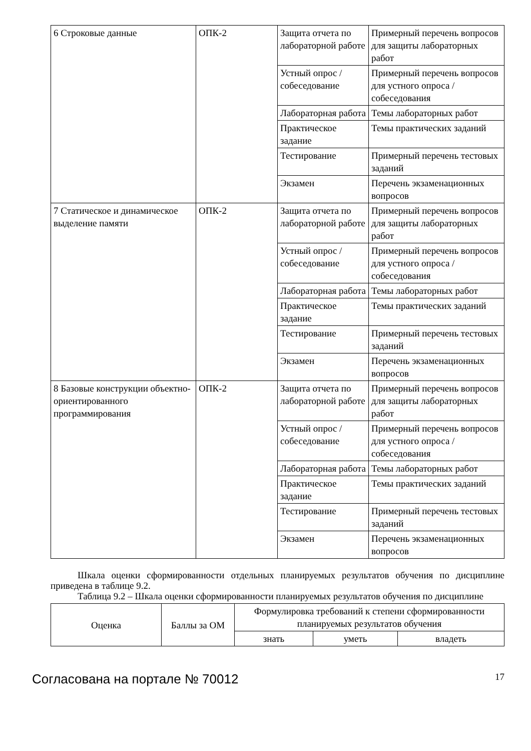| 6 Строковые данные | ОПК-2 | Защита отчета по лабораторной работе | Примерный перечень вопросов для защиты лабораторных работ |
| | | Устный опрос / собеседование | Примерный перечень вопросов для устного опроса / собеседования |
| | | Лабораторная работа | Темы лабораторных работ |
| | | Практическое задание | Темы практических заданий |
| | | Тестирование | Примерный перечень тестовых заданий |
| | | Экзамен | Перечень экзаменационных вопросов |
| 7 Статическое и динамическое выделение памяти | ОПК-2 | Защита отчета по лабораторной работе | Примерный перечень вопросов для защиты лабораторных работ |
| | | Устный опрос / собеседование | Примерный перечень вопросов для устного опроса / собеседования |
| | | Лабораторная работа | Темы лабораторных работ |
| | | Практическое задание | Темы практических заданий |
| | | Тестирование | Примерный перечень тестовых заданий |
| | | Экзамен | Перечень экзаменационных вопросов |
| 8 Базовые конструкции объектно-ориентированного программирования | ОПК-2 | Защита отчета по лабораторной работе | Примерный перечень вопросов для защиты лабораторных работ |
| | | Устный опрос / собеседование | Примерный перечень вопросов для устного опроса / собеседования |
| | | Лабораторная работа | Темы лабораторных работ |
| | | Практическое задание | Темы практических заданий |
| | | Тестирование | Примерный перечень тестовых заданий |
| | | Экзамен | Перечень экзаменационных вопросов |
Шкала оценки сформированности отдельных планируемых результатов обучения по дисциплине приведена в таблице 9.2.
Таблица 9.2 – Шкала оценки сформированности планируемых результатов обучения по дисциплине
| Оценка | Баллы за ОМ | Формулировка требований к степени сформированности планируемых результатов обучения | | |
| --- | --- | --- | --- | --- |
| | | знать | уметь | владеть |
Согласована на портале № 70012 17